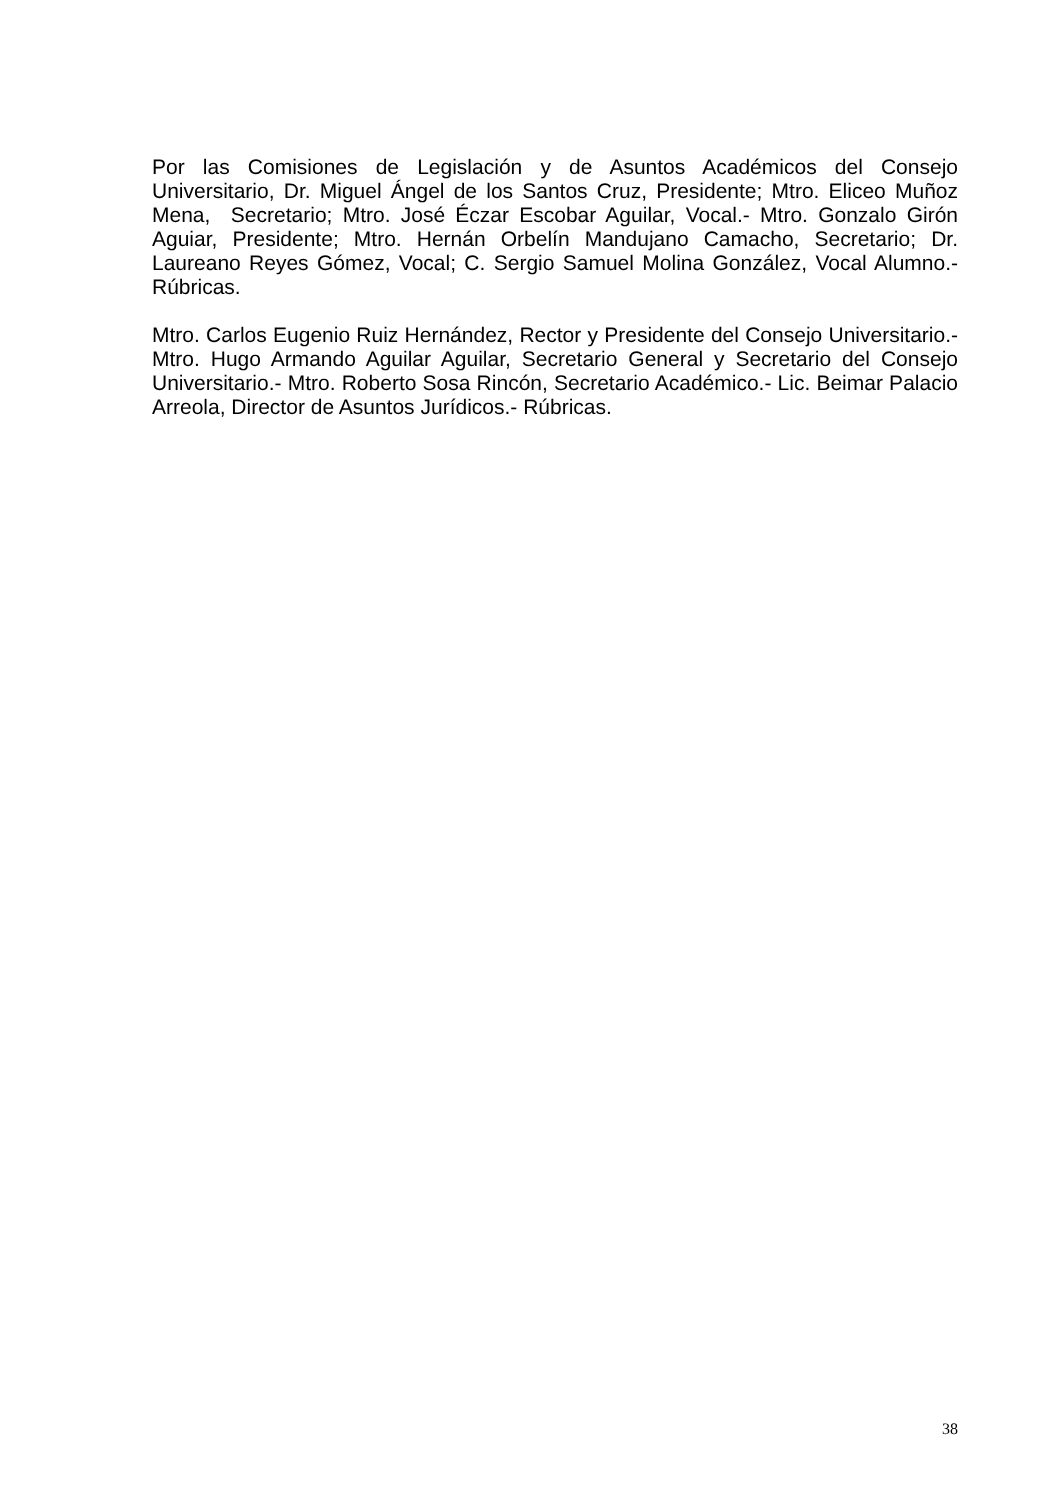Por las Comisiones de Legislación y de Asuntos Académicos del Consejo Universitario, Dr. Miguel Ángel de los Santos Cruz, Presidente; Mtro. Eliceo Muñoz Mena, Secretario; Mtro. José Éczar Escobar Aguilar, Vocal.- Mtro. Gonzalo Girón Aguiar, Presidente; Mtro. Hernán Orbelín Mandujano Camacho, Secretario; Dr. Laureano Reyes Gómez, Vocal; C. Sergio Samuel Molina González, Vocal Alumno.- Rúbricas.
Mtro. Carlos Eugenio Ruiz Hernández, Rector y Presidente del Consejo Universitario.- Mtro. Hugo Armando Aguilar Aguilar, Secretario General y Secretario del Consejo Universitario.- Mtro. Roberto Sosa Rincón, Secretario Académico.- Lic. Beimar Palacio Arreola, Director de Asuntos Jurídicos.- Rúbricas.
38